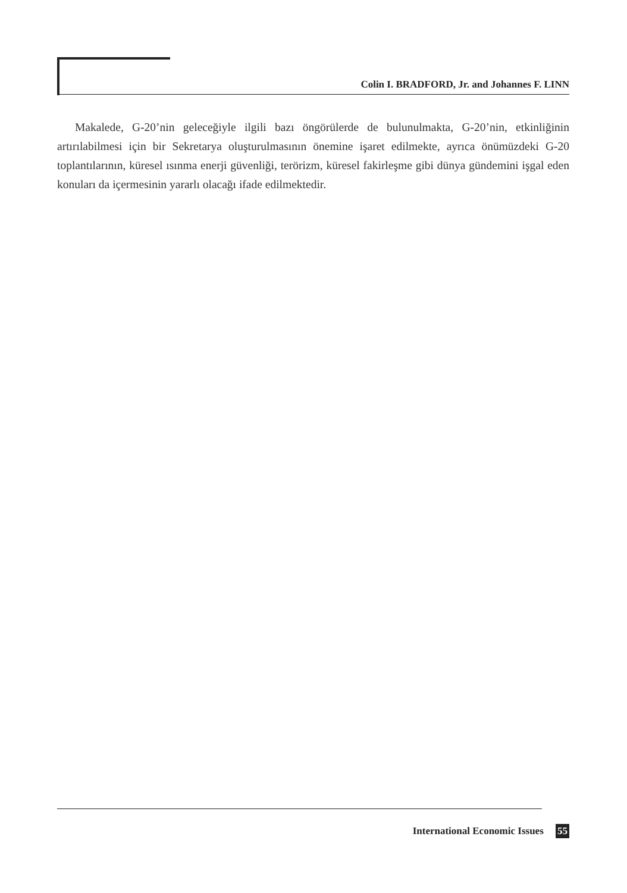Colin I. BRADFORD, Jr. and Johannes F. LINN
Makalede, G-20’nin geleceğiyle ilgili bazı öngörülerde de bulunulmakta, G-20’nin, etkinliğinin artırılabilmesi için bir Sekretarya oluşturulmasının önemine işaret edilmekte, ayrıca önümüzdeki G-20 toplantılarının, küresel ısınma enerji güvenliği, terörizm, küresel fakirleşme gibi dünya gündemini işgal eden konuları da içermesinin yararlı olacağı ifade edilmektedir.
International Economic Issues 55